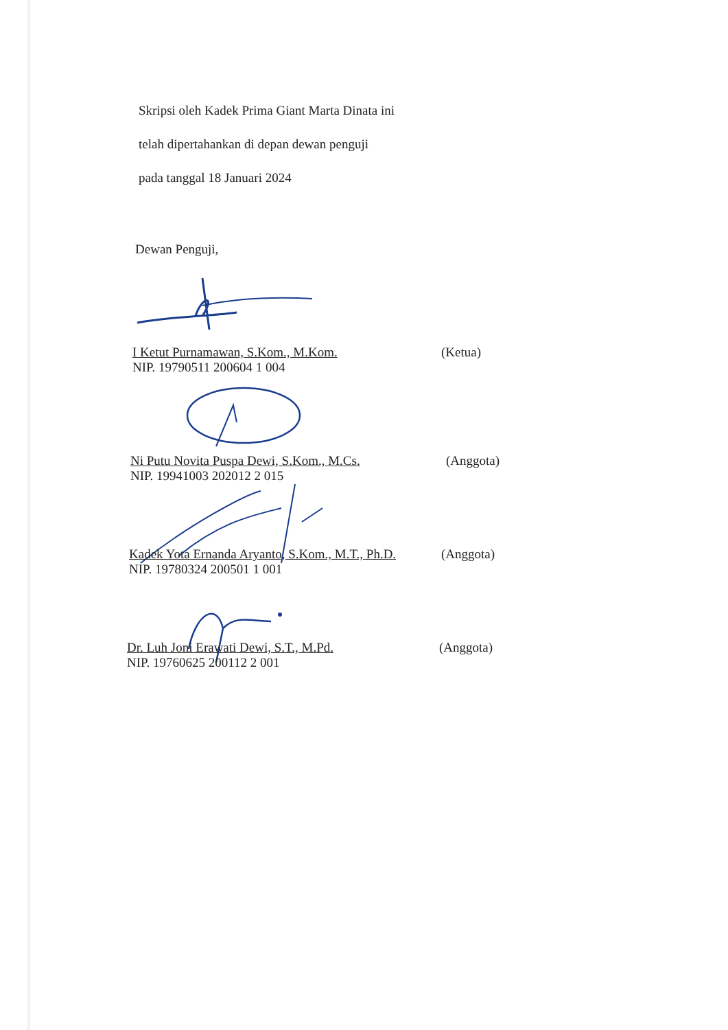Skripsi oleh Kadek Prima Giant Marta Dinata ini
telah dipertahankan di depan dewan penguji
pada tanggal 18 Januari 2024
Dewan Penguji,
I Ketut Purnamawan, S.Kom., M.Kom.
NIP. 19790511 200604 1 004
(Ketua)
Ni Putu Novita Puspa Dewi, S.Kom., M.Cs.
NIP. 19941003 202012 2 015
(Anggota)
Kadek Yota Ernanda Aryanto, S.Kom., M.T., Ph.D.
NIP. 19780324 200501 1 001
(Anggota)
Dr. Luh Joni Erawati Dewi, S.T., M.Pd.
NIP. 19760625 200112 2 001
(Anggota)